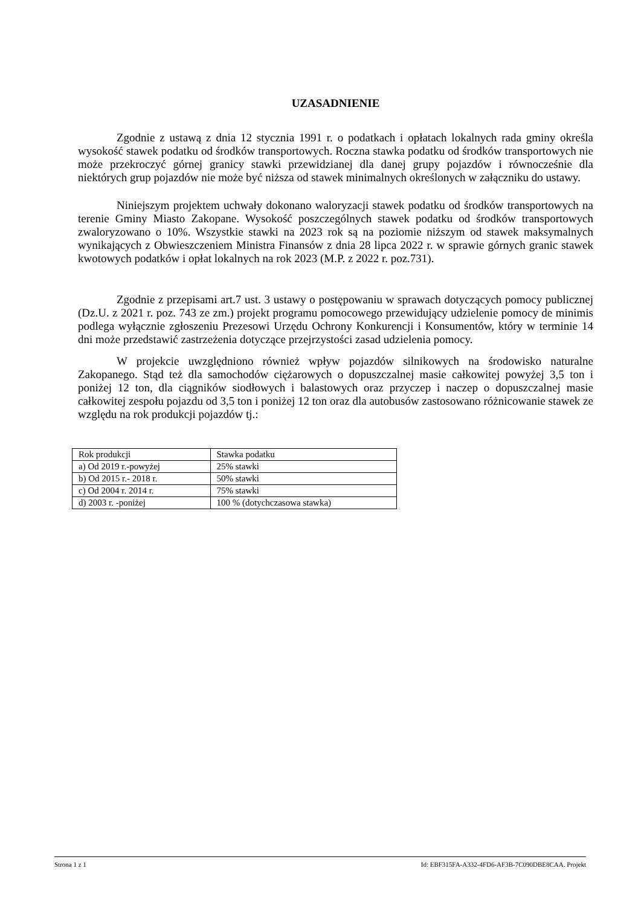UZASADNIENIE
Zgodnie z ustawą z dnia 12 stycznia 1991 r. o podatkach i opłatach lokalnych rada gminy określa wysokość stawek podatku od środków transportowych. Roczna stawka podatku od środków transportowych nie może przekroczyć górnej granicy stawki przewidzianej dla danej grupy pojazdów i równocześnie dla niektórych grup pojazdów nie może być niższa od stawek minimalnych określonych w załączniku do ustawy.
Niniejszym projektem uchwały dokonano waloryzacji stawek podatku od środków transportowych na terenie Gminy Miasto Zakopane. Wysokość poszczególnych stawek podatku od środków transportowych zwaloryzowano o 10%. Wszystkie stawki na 2023 rok są na poziomie niższym od stawek maksymalnych wynikających z Obwieszczeniem Ministra Finansów z dnia 28 lipca 2022 r. w sprawie górnych granic stawek kwotowych podatków i opłat lokalnych na rok 2023 (M.P. z 2022 r. poz.731).
Zgodnie z przepisami art.7 ust. 3 ustawy o postępowaniu w sprawach dotyczących pomocy publicznej (Dz.U. z 2021 r. poz. 743 ze zm.) projekt programu pomocowego przewidujący udzielenie pomocy de minimis podlega wyłącznie zgłoszeniu Prezesowi Urzędu Ochrony Konkurencji i Konsumentów, który w terminie 14 dni może przedstawić zastrzeżenia dotyczące przejrzystości zasad udzielenia pomocy.
W projekcie uwzględniono również wpływ pojazdów silnikowych na środowisko naturalne Zakopanego. Stąd też dla samochodów ciężarowych o dopuszczalnej masie całkowitej powyżej 3,5 ton i poniżej 12 ton, dla ciągników siodłowych i balastowych oraz przyczep i naczep o dopuszczalnej masie całkowitej zespołu pojazdu od 3,5 ton i poniżej 12 ton oraz dla autobusów zastosowano różnicowanie stawek ze względu na rok produkcji pojazdów tj.:
| Rok produkcji | Stawka podatku |
| a) Od 2019 r.-powyżej | 25% stawki |
| b) Od 2015 r.- 2018 r. | 50% stawki |
| c) Od 2004 r. 2014 r. | 75% stawki |
| d) 2003 r. -poniżej | 100 % (dotychczasowa stawka) |
Strona 1 z 1 Id: EBF315FA-A332-4FD6-AF3B-7C090DBE8CAA. Projekt